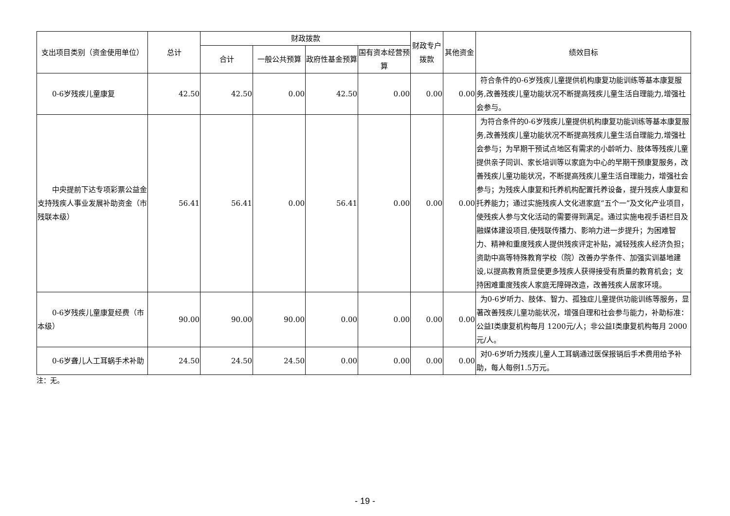| 支出项目类别（资金使用单位） | 总计 | 财政拨款 | | | | 财政专户拨款 | 其他资金 | 绩效目标 |
| --- | --- | --- | --- | --- | --- | --- | --- | --- |
| | | 合计 | 一般公共预算 | 政府性基金预算 | 国有资本经营预算 | | | |
| 0-6岁残疾儿童康复 | 42.50 | 42.50 | 0.00 | 42.50 | 0.00 | 0.00 | 0.00 | 符合条件的0-6岁残疾儿童提供机构康复功能训练等基本康复服务,改善残疾儿童功能状况不断提高残疾儿童生活自理能力,增强社会参与。 |
| 中央提前下达专项彩票公益金支持残疾人事业发展补助资金（市残联本级） | 56.41 | 56.41 | 0.00 | 56.41 | 0.00 | 0.00 | 0.00 | 为符合条件的0-6岁残疾儿童提供机构康复功能训练等基本康复服务,改善残疾儿童功能状况不断提高残疾儿童生活自理能力,增强社会参与；为早期干预试点地区有需求的小龄听力、肢体等残疾儿童提供亲子同训、家长培训等以家庭为中心的早期干预康复服务，改善残疾儿童功能状况，不断提高残疾儿童生活自理能力，增强社会参与；为残疾人康复和托养机构配置托养设备，提升残疾人康复和托养能力；通过实施残疾人文化进家庭“五个一”及文化产业项目，使残疾人参与文化活动的需要得到满足。通过实施电视手语栏目及融媒体建设项目,使残联传播力、影响力进一步提升；为困难智力、精神和重度残疾人提供残疾评定补贴，减轻残疾人经济负担；资助中高等特殊教育学校（院）改善办学条件、加强实训基地建设,以提高教育质显使更多残疾人获得接受有质量的教育机会；支持困难重度残疾人家庭无障碍改造，改善残疾人居家环境。 |
| 0-6岁残疾儿童康复经费（市本级） | 90.00 | 90.00 | 90.00 | 0.00 | 0.00 | 0.00 | 0.00 | 为0-6岁听力、肢体、智力、孤独症儿童提供功能训练等服务，显著改善残疾儿童功能状况，增强自理和社会参与能力，补助标准：公益I类康复机构每月 1200元/人；非公益I类康复机构每月 2000元/人。 |
| 0-6岁聋儿人工耳蜗手术补助 | 24.50 | 24.50 | 24.50 | 0.00 | 0.00 | 0.00 | 0.00 | 对0-6岁听力残疾儿童人工耳蜗通过医保报销后手术费用给予补助，每人每例1.5万元。 |
注：无。
- 19 -